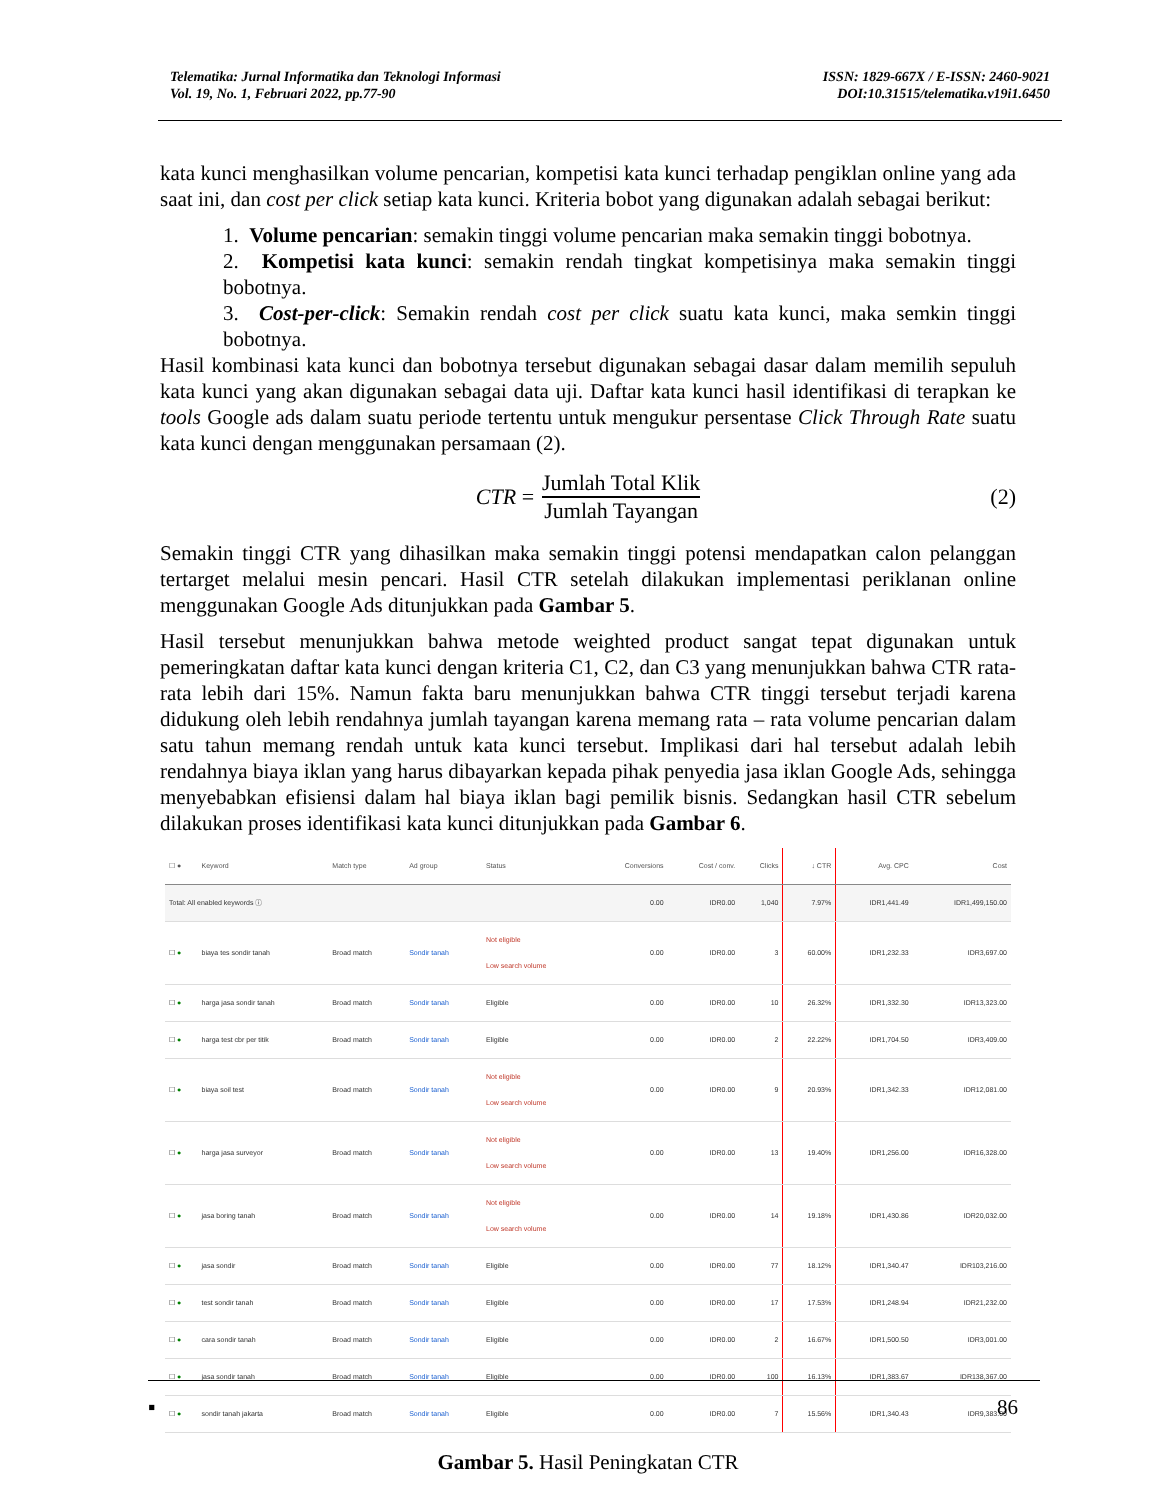Telematika: Jurnal Informatika dan Teknologi Informasi
Vol. 19, No. 1, Februari 2022, pp.77-90
ISSN: 1829-667X / E-ISSN: 2460-9021
DOI:10.31515/telematika.v19i1.6450
kata kunci menghasilkan volume pencarian, kompetisi kata kunci terhadap pengiklan online yang ada saat ini, dan cost per click setiap kata kunci. Kriteria bobot yang digunakan adalah sebagai berikut:
1. Volume pencarian: semakin tinggi volume pencarian maka semakin tinggi bobotnya.
2. Kompetisi kata kunci: semakin rendah tingkat kompetisinya maka semakin tinggi bobotnya.
3. Cost-per-click: Semakin rendah cost per click suatu kata kunci, maka semkin tinggi bobotnya.
Hasil kombinasi kata kunci dan bobotnya tersebut digunakan sebagai dasar dalam memilih sepuluh kata kunci yang akan digunakan sebagai data uji. Daftar kata kunci hasil identifikasi di terapkan ke tools Google ads dalam suatu periode tertentu untuk mengukur persentase Click Through Rate suatu kata kunci dengan menggunakan persamaan (2).
CTR = Jumlah Total Klik Jumlah Tayangan (2)
Semakin tinggi CTR yang dihasilkan maka semakin tinggi potensi mendapatkan calon pelanggan tertarget melalui mesin pencari. Hasil CTR setelah dilakukan implementasi periklanan online menggunakan Google Ads ditunjukkan pada Gambar 5.
Hasil tersebut menunjukkan bahwa metode weighted product sangat tepat digunakan untuk pemeringkatan daftar kata kunci dengan kriteria C1, C2, dan C3 yang menunjukkan bahwa CTR rata-rata lebih dari 15%. Namun fakta baru menunjukkan bahwa CTR tinggi tersebut terjadi karena didukung oleh lebih rendahnya jumlah tayangan karena memang rata – rata volume pencarian dalam satu tahun memang rendah untuk kata kunci tersebut. Implikasi dari hal tersebut adalah lebih rendahnya biaya iklan yang harus dibayarkan kepada pihak penyedia jasa iklan Google Ads, sehingga menyebabkan efisiensi dalam hal biaya iklan bagi pemilik bisnis. Sedangkan hasil CTR sebelum dilakukan proses identifikasi kata kunci ditunjukkan pada Gambar 6.
| ☐ ● | Keyword | Match type | Ad group | Status | Conversions | Cost / conv. | Clicks | ↓ CTR | Avg. CPC | Cost |
| --- | --- | --- | --- | --- | --- | --- | --- | --- | --- | --- |
| Total: All enabled keywords ⓘ | | | | | 0.00 | IDR0.00 | 1,040 | 7.97% | IDR1,441.49 | IDR1,499,150.00 |
| ☐ ● | biaya tes sondir tanah | Broad match | Sondir tanah | Not eligible Low search volume | 0.00 | IDR0.00 | 3 | 60.00% | IDR1,232.33 | IDR3,697.00 |
| ☐ ● | harga jasa sondir tanah | Broad match | Sondir tanah | Eligible | 0.00 | IDR0.00 | 10 | 26.32% | IDR1,332.30 | IDR13,323.00 |
| ☐ ● | harga test cbr per titik | Broad match | Sondir tanah | Eligible | 0.00 | IDR0.00 | 2 | 22.22% | IDR1,704.50 | IDR3,409.00 |
| ☐ ● | biaya soil test | Broad match | Sondir tanah | Not eligible Low search volume | 0.00 | IDR0.00 | 9 | 20.93% | IDR1,342.33 | IDR12,081.00 |
| ☐ ● | harga jasa surveyor | Broad match | Sondir tanah | Not eligible Low search volume | 0.00 | IDR0.00 | 13 | 19.40% | IDR1,256.00 | IDR16,328.00 |
| ☐ ● | jasa boring tanah | Broad match | Sondir tanah | Not eligible Low search volume | 0.00 | IDR0.00 | 14 | 19.18% | IDR1,430.86 | IDR20,032.00 |
| ☐ ● | jasa sondir | Broad match | Sondir tanah | Eligible | 0.00 | IDR0.00 | 77 | 18.12% | IDR1,340.47 | IDR103,216.00 |
| ☐ ● | test sondir tanah | Broad match | Sondir tanah | Eligible | 0.00 | IDR0.00 | 17 | 17.53% | IDR1,248.94 | IDR21,232.00 |
| ☐ ● | cara sondir tanah | Broad match | Sondir tanah | Eligible | 0.00 | IDR0.00 | 2 | 16.67% | IDR1,500.50 | IDR3,001.00 |
| ☐ ● | jasa sondir tanah | Broad match | Sondir tanah | Eligible | 0.00 | IDR0.00 | 100 | 16.13% | IDR1,383.67 | IDR138,367.00 |
| ☐ ● | sondir tanah jakarta | Broad match | Sondir tanah | Eligible | 0.00 | IDR0.00 | 7 | 15.56% | IDR1,340.43 | IDR9,383.00 |
Gambar 5. Hasil Peningkatan CTR
▪ 86